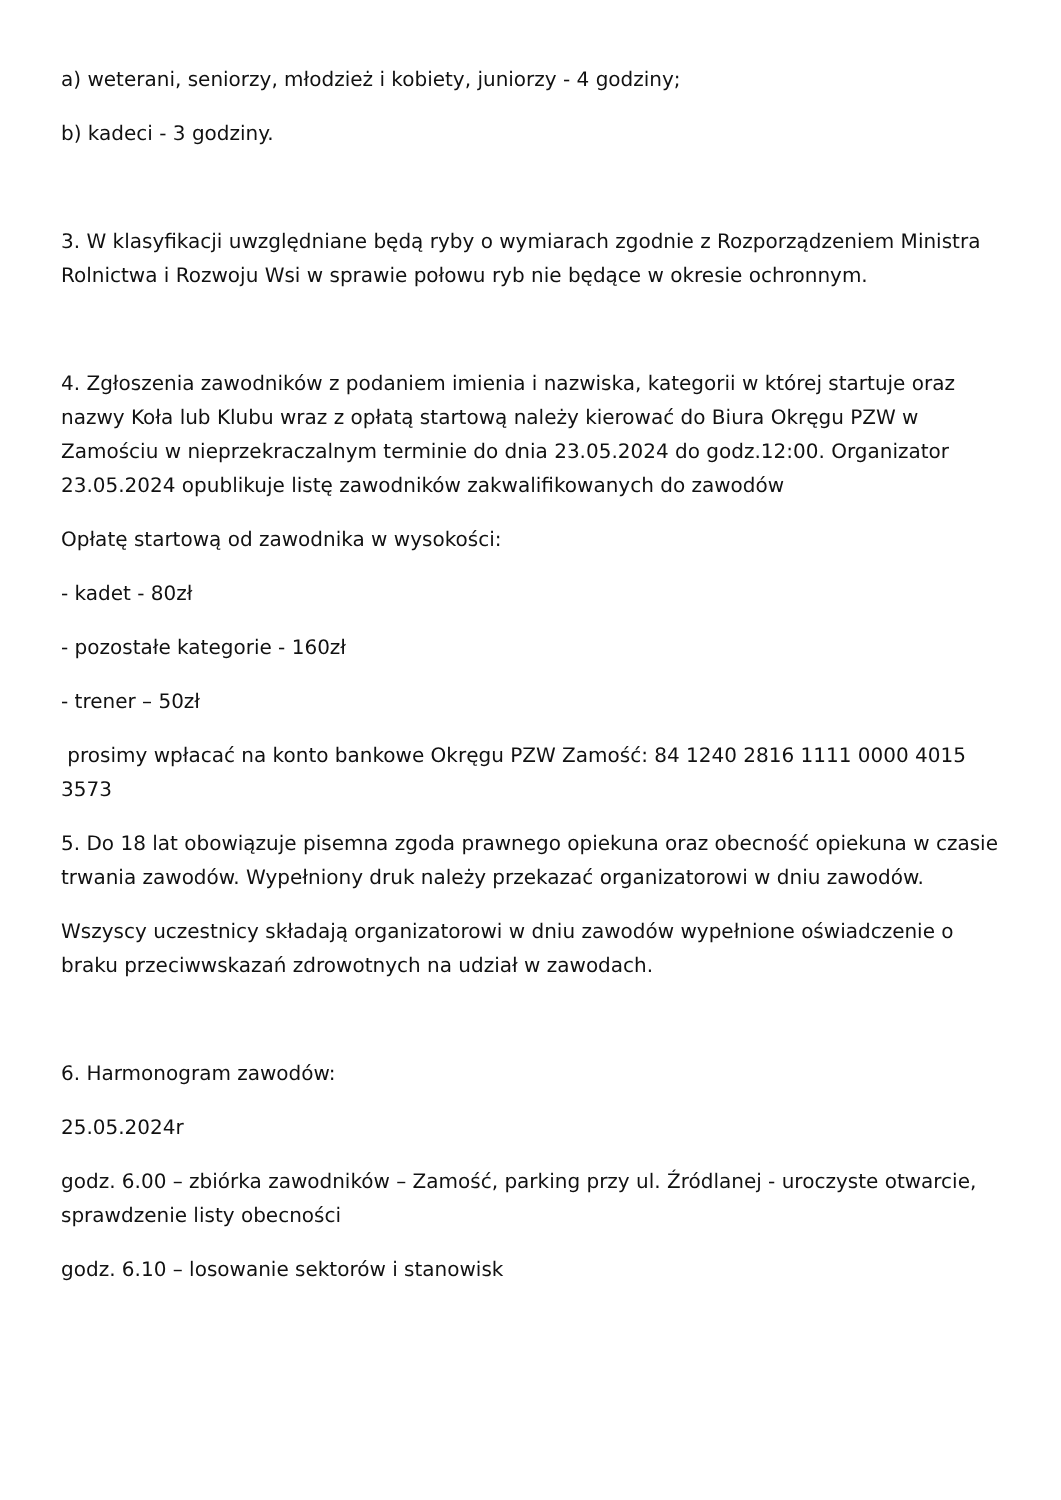a) weterani, seniorzy, młodzież i kobiety, juniorzy - 4 godziny;
b) kadeci - 3 godziny.
3. W klasyfikacji uwzględniane będą ryby o wymiarach zgodnie z Rozporządzeniem Ministra Rolnictwa i Rozwoju Wsi w sprawie połowu ryb nie będące w okresie ochronnym.
4. Zgłoszenia zawodników z podaniem imienia i nazwiska, kategorii w której startuje oraz nazwy Koła lub Klubu wraz z opłatą startową należy kierować do Biura Okręgu PZW w Zamościu w nieprzekraczalnym terminie do dnia 23.05.2024 do godz.12:00. Organizator 23.05.2024 opublikuje listę zawodników zakwalifikowanych do zawodów
Opłatę startową od zawodnika w wysokości:
- kadet - 80zł
- pozostałe kategorie - 160zł
- trener – 50zł
prosimy wpłacać na konto bankowe Okręgu PZW Zamość: 84 1240 2816 1111 0000 4015 3573
5. Do 18 lat obowiązuje pisemna zgoda prawnego opiekuna oraz obecność opiekuna w czasie trwania zawodów. Wypełniony druk należy przekazać organizatorowi w dniu zawodów.
Wszyscy uczestnicy składają organizatorowi w dniu zawodów wypełnione oświadczenie o braku przeciwwskazań zdrowotnych na udział w zawodach.
6. Harmonogram zawodów:
25.05.2024r
godz. 6.00 – zbiórka zawodników – Zamość, parking przy ul. Źródlanej - uroczyste otwarcie, sprawdzenie listy obecności
godz. 6.10 – losowanie sektorów i stanowisk